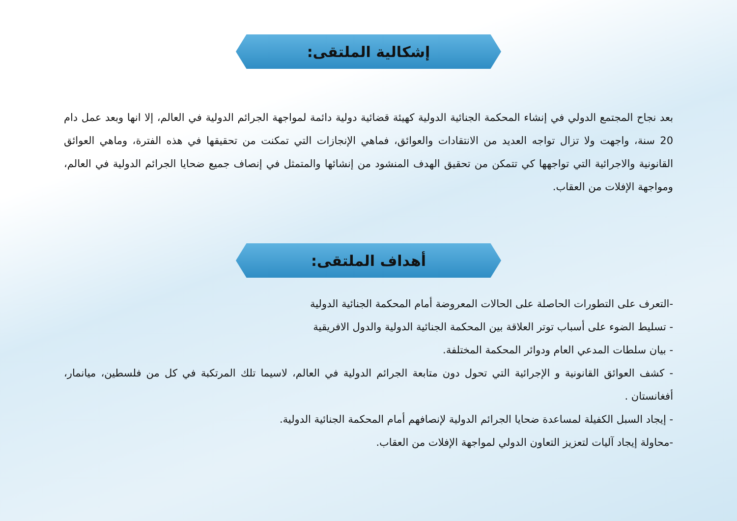إشكالية الملتقى:
بعد نجاح المجتمع الدولي في إنشاء المحكمة الجنائية الدولية كهيئة قضائية دولية دائمة لمواجهة الجرائم الدولية في العالم، إلا انها وبعد عمل دام 20 سنة، واجهت ولا تزال تواجه العديد من الانتقادات والعوائق، فماهي الإنجازات التي تمكنت من تحقيقها في هذه الفترة، وماهي العوائق القانونية والاجرائية التي تواجهها كي تتمكن من تحقيق الهدف المنشود من إنشائها والمتمثل في إنصاف جميع ضحايا الجرائم الدولية في العالم، ومواجهة الإفلات من العقاب.
أهداف الملتقى:
-التعرف على التطورات الحاصلة على الحالات المعروضة أمام المحكمة الجنائية الدولية
- تسليط الضوء على أسباب توتر العلاقة بين المحكمة الجنائية الدولية والدول الافريقية
- بيان سلطات المدعي العام ودوائر المحكمة المختلفة.
- كشف العوائق القانونية و الإجرائية التي تحول دون متابعة الجرائم الدولية في العالم، لاسيما تلك المرتكبة في كل من فلسطين، ميانمار، أفغانستان .
- إيجاد السبل الكفيلة لمساعدة ضحايا الجرائم الدولية لإنصافهم أمام المحكمة الجنائية الدولية.
-محاولة إيجاد آليات لتعزيز التعاون الدولي لمواجهة الإفلات من العقاب.